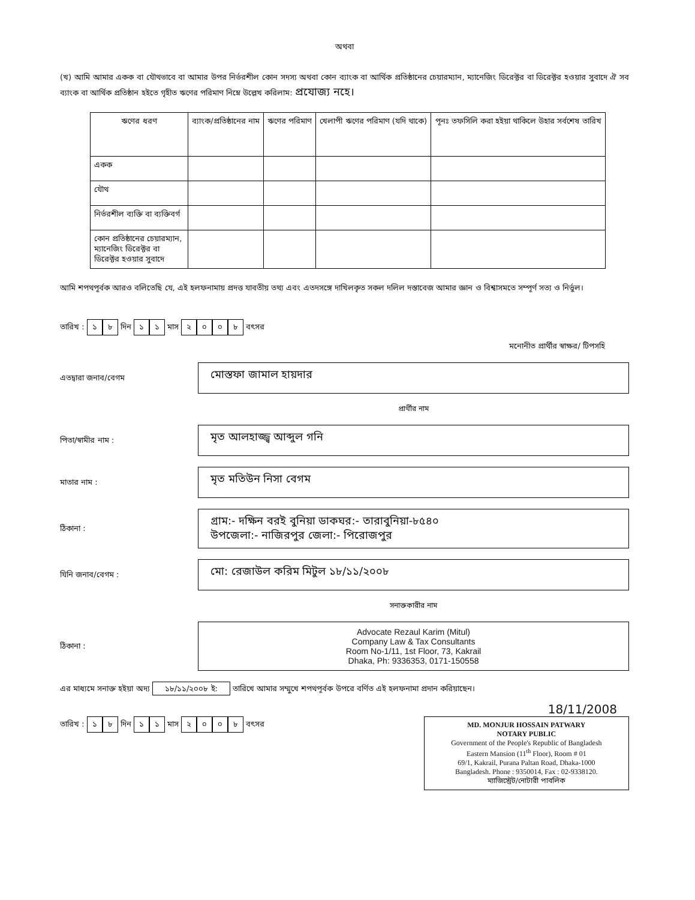অথবা
(খ) আমি আমার একক বা যৌথভাবে বা আমার উপর নির্ভরশীল কোন সদস্য অথবা কোন ব্যাংক বা আর্থিক প্রতিষ্ঠানের চেয়ারম্যান, ম্যানেজিং ডিরেক্টর বা ডিরেক্টর হওয়ার সুবাদে ঐ সব ব্যাংক বা আর্থিক প্রতিষ্ঠান হইতে গৃহীত ঋণের পরিমাণ নিম্নে উল্লেখ করিলাম: প্রযোজ্য নহে।
| ঋণের ধরণ | ব্যাংক/প্রতিষ্ঠানের নাম | ঋণের পরিমাণ | খেলাপী ঋণের পরিমাণ (যদি থাকে) | পূনঃ তফসিলি করা হইয়া থাকিলে উহার সর্বশেষ তারিখ |
| --- | --- | --- | --- | --- |
| একক | | | | |
| যৌথ | | | | |
| নির্ভরশীল ব্যক্তি বা ব্যক্তিবর্গ | | | | |
| কোন প্রতিষ্ঠানের চেয়ারম্যান, ম্যানেজিং ডিরেক্টর বা ডিরেক্টর হওয়ার সুবাদে | | | | |
আমি শপথপূর্বক আরও বলিতেছি যে, এই হলফনামায় প্রদত্ত যাবতীয় তথ্য এবং এতদসঙ্গে দাখিলকৃত সকল দলিল দস্তাবেজ আমার জ্ঞান ও বিশ্বাসমতে সম্পূর্ণ সত্য ও নির্ভুল।
তারিখ : ১ ৮ দিন ১ ১ মাস ২০০৮ বৎসর
মনোনীত প্রার্থীর স্বাক্ষর/ টিপসহি
এতদ্বারা জনাব/বেগম
মোস্তফা জামাল হায়দার
প্রার্থীর নাম
পিতা/স্বামীর নাম :
মৃত আলহাজ্জ্ব আব্দুল গনি
মাতার নাম :
মৃত মতিউন নিসা বেগম
ঠিকানা :
গ্রাম:- দক্ষিন বরই বুনিয়া ডাকঘর:- তারাবুনিয়া-৮৫৪০
উপজেলা:- নাজিরপুর জেলা:- পিরোজপুর
যিনি জনাব/বেগম :
মো: রেজাউল করিম মিটুল ১৮/১১/২০০৮
সনাক্তকারীর নাম
ঠিকানা :
Advocate Rezaul Karim (Mitul)
Company Law & Tax Consultants
Room No-1/11, 1st Floor, 73, Kakrail
Dhaka, Ph: 9336353, 0171-150558
এর মাধ্যমে সনাক্ত হইয়া অদ্য ১৮/১১/২০০৮ ই: তারিখে আমার সম্মুখে শপথপূর্বক উপরে বর্ণিত এই হলফনামা প্রদান করিয়াছেন।
18/11/2008
তারিখ : ১ ৮ দিন ১ ১ মাস ২০০৮ বৎসর
MD. MONJUR HOSSAIN PATWARY
NOTARY PUBLIC
Government of the People's Republic of Bangladesh
Eastern Mansion (11<sup>th</sup> Floor), Room # 01
69/1, Kakrail, Purana Paltan Road, Dhaka-1000
Bangladesh. Phone : 9350014, Fax : 02-9338120.
ম্যাজিস্ট্রেট/নোটারী পাবলিক